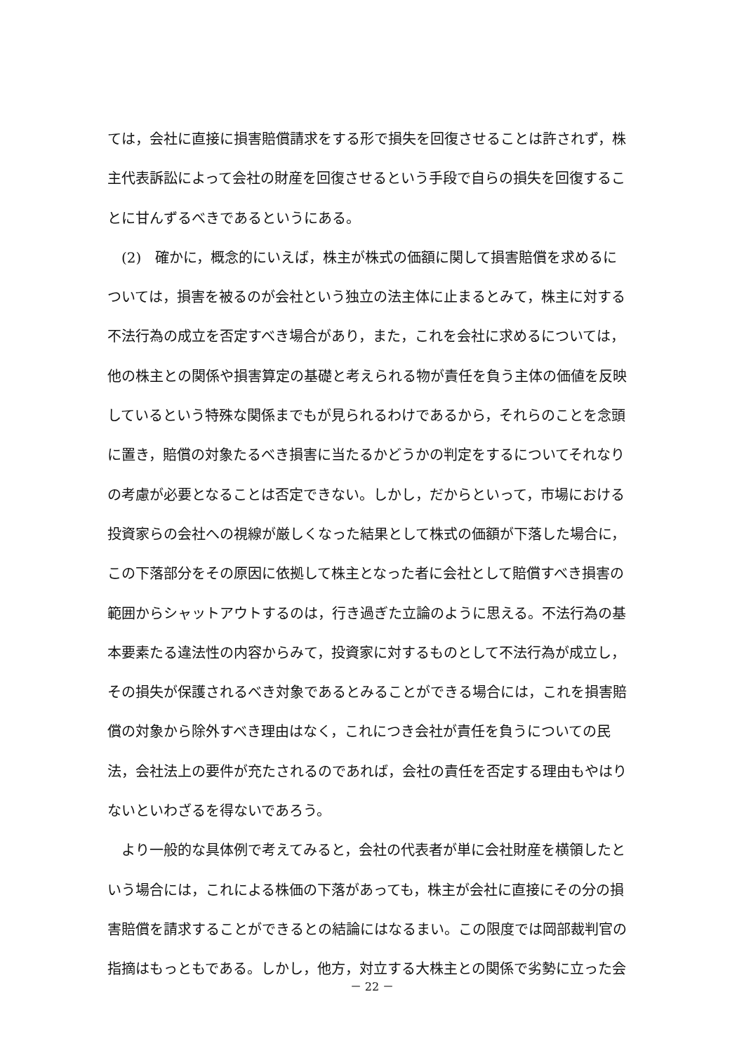ては，会社に直接に損害賠償請求をする形で損失を回復させることは許されず，株
主代表訴訟によって会社の財産を回復させるという手段で自らの損失を回復するこ
とに甘んずるべきであるというにある。
　(2)　確かに，概念的にいえば，株主が株式の価額に関して損害賠償を求めるに
ついては，損害を被るのが会社という独立の法主体に止まるとみて，株主に対する
不法行為の成立を否定すべき場合があり，また，これを会社に求めるについては，
他の株主との関係や損害算定の基礎と考えられる物が責任を負う主体の価値を反映
しているという特殊な関係までもが見られるわけであるから，それらのことを念頭
に置き，賠償の対象たるべき損害に当たるかどうかの判定をするについてそれなり
の考慮が必要となることは否定できない。しかし，だからといって，市場における
投資家らの会社への視線が厳しくなった結果として株式の価額が下落した場合に，
この下落部分をその原因に依拠して株主となった者に会社として賠償すべき損害の
範囲からシャットアウトするのは，行き過ぎた立論のように思える。不法行為の基
本要素たる違法性の内容からみて，投資家に対するものとして不法行為が成立し，
その損失が保護されるべき対象であるとみることができる場合には，これを損害賠
償の対象から除外すべき理由はなく，これにつき会社が責任を負うについての民
法，会社法上の要件が充たされるのであれば，会社の責任を否定する理由もやはり
ないといわざるを得ないであろう。
　より一般的な具体例で考えてみると，会社の代表者が単に会社財産を横領したと
いう場合には，これによる株価の下落があっても，株主が会社に直接にその分の損
害賠償を請求することができるとの結論にはなるまい。この限度では岡部裁判官の
指摘はもっともである。しかし，他方，対立する大株主との関係で劣勢に立った会
－ 22 －